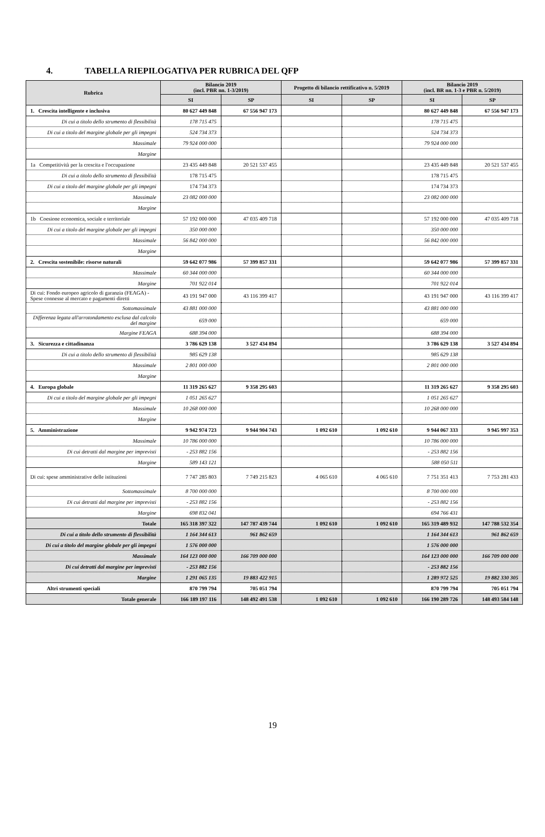4. TABELLA RIEPILOGATIVA PER RUBRICA DEL QFP
| Rubrica | Bilancio 2019 (incl. PBR nn. 1-3/2019) | | Progetto di bilancio rettificativo n. 5/2019 | | Bilancio 2019 (incl. BR nn. 1-3 e PBR n. 5/2019) | |
| --- | --- | --- | --- | --- | --- | --- |
| | SI | SP | SI | SP | SI | SP |
| 1. Crescita intelligente e inclusiva | 80 627 449 848 | 67 556 947 173 | | | 80 627 449 848 | 67 556 947 173 |
| Di cui a titolo dello strumento di flessibilità | 178 715 475 | | | | 178 715 475 | |
| Di cui a titolo del margine globale per gli impegni | 524 734 373 | | | | 524 734 373 | |
| Massimale | 79 924 000 000 | | | | 79 924 000 000 | |
| Margine | | | | | | |
| 1a Competitività per la crescita e l'occupazione | 23 435 449 848 | 20 521 537 455 | | | 23 435 449 848 | 20 521 537 455 |
| Di cui a titolo dello strumento di flessibilità | 178 715 475 | | | | 178 715 475 | |
| Di cui a titolo del margine globale per gli impegni | 174 734 373 | | | | 174 734 373 | |
| Massimale | 23 082 000 000 | | | | 23 082 000 000 | |
| Margine | | | | | | |
| 1b Coesione economica, sociale e territoriale | 57 192 000 000 | 47 035 409 718 | | | 57 192 000 000 | 47 035 409 718 |
| Di cui a titolo del margine globale per gli impegni | 350 000 000 | | | | 350 000 000 | |
| Massimale | 56 842 000 000 | | | | 56 842 000 000 | |
| Margine | | | | | | |
| 2. Crescita sostenibile: risorse naturali | 59 642 077 986 | 57 399 857 331 | | | 59 642 077 986 | 57 399 857 331 |
| Massimale | 60 344 000 000 | | | | 60 344 000 000 | |
| Margine | 701 922 014 | | | | 701 922 014 | |
| Di cui: Fondo europeo agricolo di garanzia (FEAGA) - Spese connesse al mercato e pagamenti diretti | 43 191 947 000 | 43 116 399 417 | | | 43 191 947 000 | 43 116 399 417 |
| Sottomassimale | 43 881 000 000 | | | | 43 881 000 000 | |
| Differenza legata all'arrotondamento esclusa dal calcolo del margine | 659 000 | | | | 659 000 | |
| Margine FEAGA | 688 394 000 | | | | 688 394 000 | |
| 3. Sicurezza e cittadinanza | 3 786 629 138 | 3 527 434 894 | | | 3 786 629 138 | 3 527 434 894 |
| Di cui a titolo dello strumento di flessibilità | 985 629 138 | | | | 985 629 138 | |
| Massimale | 2 801 000 000 | | | | 2 801 000 000 | |
| Margine | | | | | | |
| 4. Europa globale | 11 319 265 627 | 9 358 295 603 | | | 11 319 265 627 | 9 358 295 603 |
| Di cui a titolo del margine globale per gli impegni | 1 051 265 627 | | | | 1 051 265 627 | |
| Massimale | 10 268 000 000 | | | | 10 268 000 000 | |
| Margine | | | | | | |
| 5. Amministrazione | 9 942 974 723 | 9 944 904 743 | 1 092 610 | 1 092 610 | 9 944 067 333 | 9 945 997 353 |
| Massimale | 10 786 000 000 | | | | 10 786 000 000 | |
| Di cui detratti dal margine per imprevisti | - 253 882 156 | | | | - 253 882 156 | |
| Margine | 589 143 121 | | | | 588 050 511 | |
| Di cui: spese amministrative delle istituzioni | 7 747 285 803 | 7 749 215 823 | 4 065 610 | 4 065 610 | 7 751 351 413 | 7 753 281 433 |
| Sottomassimale | 8 700 000 000 | | | | 8 700 000 000 | |
| Di cui detratti dal margine per imprevisti | - 253 882 156 | | | | - 253 882 156 | |
| Margine | 698 832 041 | | | | 694 766 431 | |
| Totale | 165 318 397 322 | 147 787 439 744 | 1 092 610 | 1 092 610 | 165 319 489 932 | 147 788 532 354 |
| Di cui a titolo dello strumento di flessibilità | 1 164 344 613 | 961 862 659 | | | 1 164 344 613 | 961 862 659 |
| Di cui a titolo del margine globale per gli impegni | 1 576 000 000 | | | | 1 576 000 000 | |
| Massimale | 164 123 000 000 | 166 709 000 000 | | | 164 123 000 000 | 166 709 000 000 |
| Di cui detratti dal margine per imprevisti | - 253 882 156 | | | | - 253 882 156 | |
| Margine | 1 291 065 135 | 19 883 422 915 | | | 1 289 972 525 | 19 882 330 305 |
| Altri strumenti speciali | 870 799 794 | 705 051 794 | | | 870 799 794 | 705 051 794 |
| Totale generale | 166 189 197 116 | 148 492 491 538 | 1 092 610 | 1 092 610 | 166 190 289 726 | 148 493 584 148 |
19